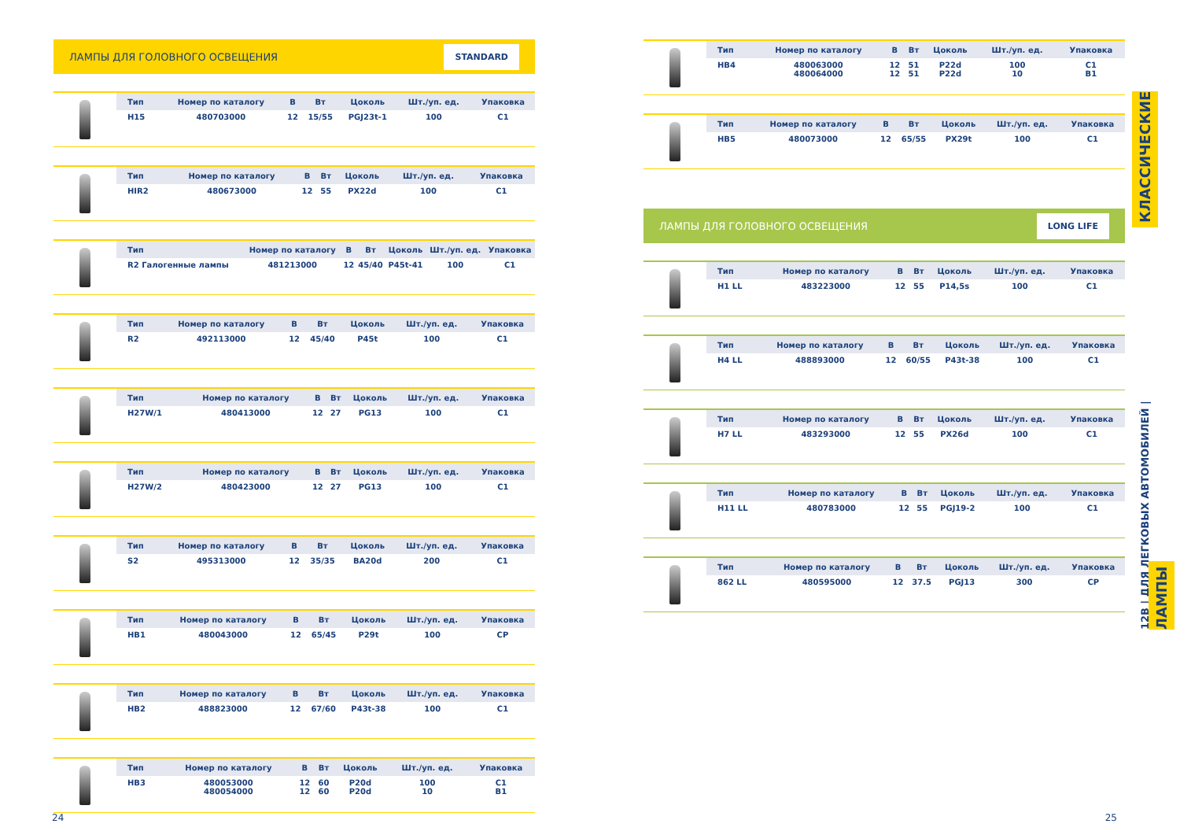ЛАМПЫ ДЛЯ ГОЛОВНОГО ОСВЕЩЕНИЯ STANDARD
| Тип | Номер по каталогу | В | Вт | Цоколь | Шт./уп. ед. | Упаковка |
| --- | --- | --- | --- | --- | --- | --- |
| H15 | 480703000 | 12 | 15/55 | PGJ23t-1 | 100 | C1 |
| Тип | Номер по каталогу | В | Вт | Цоколь | Шт./уп. ед. | Упаковка |
| --- | --- | --- | --- | --- | --- | --- |
| HIR2 | 480673000 | 12 | 55 | PX22d | 100 | C1 |
| Тип | Номер по каталогу | В | Вт | Цоколь | Шт./уп. ед. | Упаковка |
| --- | --- | --- | --- | --- | --- | --- |
| R2 Галогенные лампы | 481213000 | 12 | 45/40 | P45t-41 | 100 | C1 |
| Тип | Номер по каталогу | В | Вт | Цоколь | Шт./уп. ед. | Упаковка |
| --- | --- | --- | --- | --- | --- | --- |
| R2 | 492113000 | 12 | 45/40 | P45t | 100 | C1 |
| Тип | Номер по каталогу | В | Вт | Цоколь | Шт./уп. ед. | Упаковка |
| --- | --- | --- | --- | --- | --- | --- |
| H27W/1 | 480413000 | 12 | 27 | PG13 | 100 | C1 |
| Тип | Номер по каталогу | В | Вт | Цоколь | Шт./уп. ед. | Упаковка |
| --- | --- | --- | --- | --- | --- | --- |
| H27W/2 | 480423000 | 12 | 27 | PG13 | 100 | C1 |
| Тип | Номер по каталогу | В | Вт | Цоколь | Шт./уп. ед. | Упаковка |
| --- | --- | --- | --- | --- | --- | --- |
| S2 | 495313000 | 12 | 35/35 | BA20d | 200 | C1 |
| Тип | Номер по каталогу | В | Вт | Цоколь | Шт./уп. ед. | Упаковка |
| --- | --- | --- | --- | --- | --- | --- |
| HB1 | 480043000 | 12 | 65/45 | P29t | 100 | CP |
| Тип | Номер по каталогу | В | Вт | Цоколь | Шт./уп. ед. | Упаковка |
| --- | --- | --- | --- | --- | --- | --- |
| HB2 | 488823000 | 12 | 67/60 | P43t-38 | 100 | C1 |
| Тип | Номер по каталогу | В | Вт | Цоколь | Шт./уп. ед. | Упаковка |
| --- | --- | --- | --- | --- | --- | --- |
| HB3 | 480053000 480054000 | 12 12 | 60 60 | P20d P20d | 100 10 | C1 B1 |
| Тип | Номер по каталогу | В | Вт | Цоколь | Шт./уп. ед. | Упаковка |
| --- | --- | --- | --- | --- | --- | --- |
| HB4 | 480063000 480064000 | 12 12 | 51 51 | P22d P22d | 100 10 | C1 B1 |
| Тип | Номер по каталогу | В | Вт | Цоколь | Шт./уп. ед. | Упаковка |
| --- | --- | --- | --- | --- | --- | --- |
| HB5 | 480073000 | 12 | 65/55 | PX29t | 100 | C1 |
ЛАМПЫ ДЛЯ ГОЛОВНОГО ОСВЕЩЕНИЯ LONG LIFE
| Тип | Номер по каталогу | В | Вт | Цоколь | Шт./уп. ед. | Упаковка |
| --- | --- | --- | --- | --- | --- | --- |
| H1 LL | 483223000 | 12 | 55 | P14,5s | 100 | C1 |
| Тип | Номер по каталогу | В | Вт | Цоколь | Шт./уп. ед. | Упаковка |
| --- | --- | --- | --- | --- | --- | --- |
| H4 LL | 488893000 | 12 | 60/55 | P43t-38 | 100 | C1 |
| Тип | Номер по каталогу | В | Вт | Цоколь | Шт./уп. ед. | Упаковка |
| --- | --- | --- | --- | --- | --- | --- |
| H7 LL | 483293000 | 12 | 55 | PX26d | 100 | C1 |
| Тип | Номер по каталогу | В | Вт | Цоколь | Шт./уп. ед. | Упаковка |
| --- | --- | --- | --- | --- | --- | --- |
| H11 LL | 480783000 | 12 | 55 | PGJ19-2 | 100 | C1 |
| Тип | Номер по каталогу | В | Вт | Цоколь | Шт./уп. ед. | Упаковка |
| --- | --- | --- | --- | --- | --- | --- |
| 862 LL | 480595000 | 12 | 37.5 | PGJ13 | 300 | CP |
12В | ДЛЯ ЛЕГКОВЫХ АВТОМОБИЛЕЙ | КЛАССИЧЕСКИЕ ЛАМПЫ
24 25